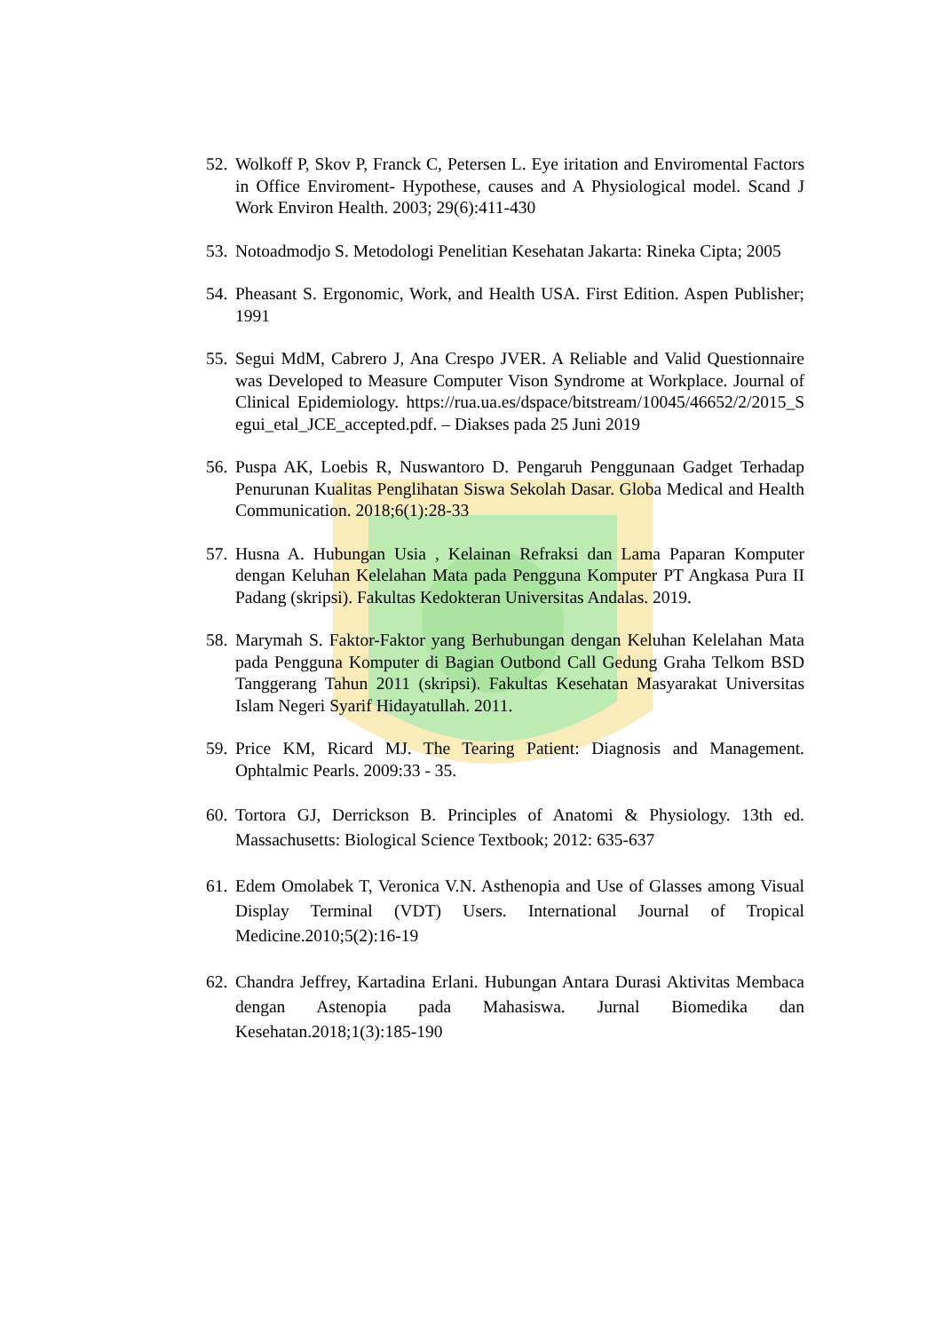52. Wolkoff P, Skov P, Franck C, Petersen L. Eye iritation and Enviromental Factors in Office Enviroment- Hypothese, causes and A Physiological model. Scand J Work Environ Health. 2003; 29(6):411-430
53. Notoadmodjo S. Metodologi Penelitian Kesehatan Jakarta: Rineka Cipta; 2005
54. Pheasant S. Ergonomic, Work, and Health USA. First Edition. Aspen Publisher; 1991
55. Segui MdM, Cabrero J, Ana Crespo JVER. A Reliable and Valid Questionnaire was Developed to Measure Computer Vison Syndrome at Workplace. Journal of Clinical Epidemiology. https://rua.ua.es/dspace/bitstream/10045/46652/2/2015_Segui_etal_JCE_accepted.pdf. – Diakses pada 25 Juni 2019
56. Puspa AK, Loebis R, Nuswantoro D. Pengaruh Penggunaan Gadget Terhadap Penurunan Kualitas Penglihatan Siswa Sekolah Dasar. Globa Medical and Health Communication. 2018;6(1):28-33
57. Husna A. Hubungan Usia , Kelainan Refraksi dan Lama Paparan Komputer dengan Keluhan Kelelahan Mata pada Pengguna Komputer PT Angkasa Pura II Padang (skripsi). Fakultas Kedokteran Universitas Andalas. 2019.
58. Marymah S. Faktor-Faktor yang Berhubungan dengan Keluhan Kelelahan Mata pada Pengguna Komputer di Bagian Outbond Call Gedung Graha Telkom BSD Tanggerang Tahun 2011 (skripsi). Fakultas Kesehatan Masyarakat Universitas Islam Negeri Syarif Hidayatullah. 2011.
59. Price KM, Ricard MJ. The Tearing Patient: Diagnosis and Management. Ophtalmic Pearls. 2009:33 - 35.
60. Tortora GJ, Derrickson B. Principles of Anatomi & Physiology. 13th ed. Massachusetts: Biological Science Textbook; 2012: 635-637
61. Edem Omolabek T, Veronica V.N. Asthenopia and Use of Glasses among Visual Display Terminal (VDT) Users. International Journal of Tropical Medicine.2010;5(2):16-19
62. Chandra Jeffrey, Kartadina Erlani. Hubungan Antara Durasi Aktivitas Membaca dengan Astenopia pada Mahasiswa. Jurnal Biomedika dan Kesehatan.2018;1(3):185-190